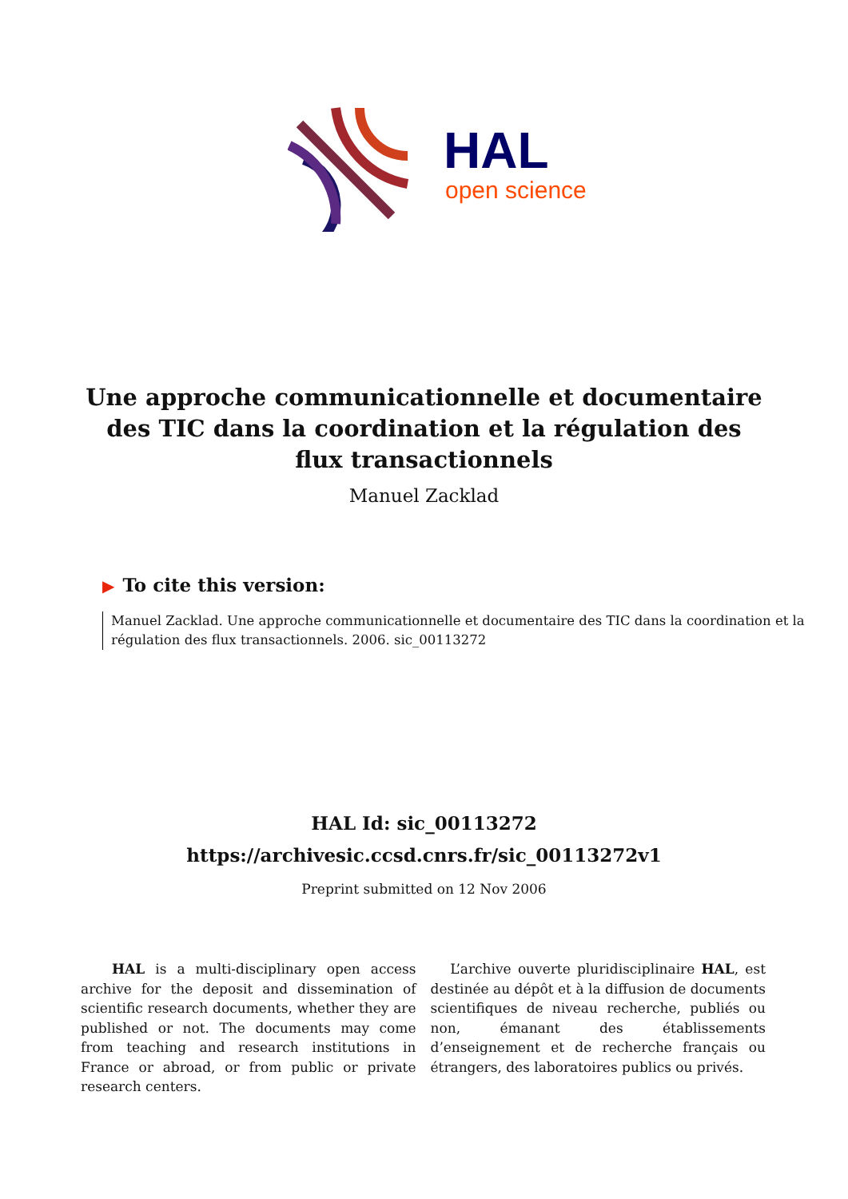HAL
open science
Une approche communicationnelle et documentaire des TIC dans la coordination et la régulation des flux transactionnels
Manuel Zacklad
▶ To cite this version:
Manuel Zacklad. Une approche communicationnelle et documentaire des TIC dans la coordination et la régulation des flux transactionnels. 2006. sic_00113272
HAL Id: sic_00113272
https://archivesic.ccsd.cnrs.fr/sic_00113272v1
Preprint submitted on 12 Nov 2006
HAL is a multi-disciplinary open access archive for the deposit and dissemination of scientific research documents, whether they are published or not. The documents may come from teaching and research institutions in France or abroad, or from public or private research centers.
L’archive ouverte pluridisciplinaire HAL, est destinée au dépôt et à la diffusion de documents scientifiques de niveau recherche, publiés ou non, émanant des établissements d’enseignement et de recherche français ou étrangers, des laboratoires publics ou privés.